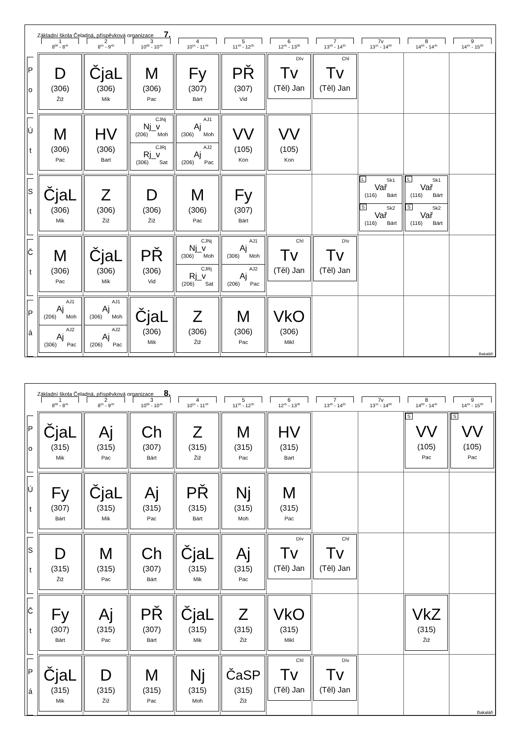| Základní škola Čeladná, příspěvková organizace 7. | | | | | | | | | | |
| | 1 8<sup>00</sup> - 8<sup>45</sup> | 2 8<sup>55</sup> - 9<sup>40</sup> | 3 10<sup>00</sup> - 10<sup>45</sup> | 4 10<sup>55</sup> - 11<sup>40</sup> | 5 11<sup>50</sup> - 12<sup>35</sup> | 6 12<sup>45</sup> - 13<sup>30</sup> | 7 13<sup>40</sup> - 14<sup>25</sup> | 7v 13<sup>15</sup> - 14<sup>00</sup> | 8 14<sup>00</sup> - 14<sup>45</sup> | 9 14<sup>45</sup> - 15<sup>30</sup> |
| P o | D (306) Žiž | ČjaL (306) Mik | M (306) Pac | Fy (307) Bárt | PŘ (307) Vid | Dív Tv (Těl) Jan | Chl Tv (Těl) Jan | | | |
| Ú t | M (306) Pac | HV (306) Bart | CJNj Nj_v (206) Moh CJRj Rj_v (306) Sat | AJ1 Aj (306) Moh AJ2 Aj (206) Pac | VV (105) Kon | VV (105) Kon | | | | |
| S t | ČjaL (306) Mik | Z (306) Žiž | D (306) Žiž | M (306) Pac | Fy (307) Bárt | | | L Sk1 Vař (116) Bárt S Sk2 Vař (116) Bárt | L Sk1 Vař (116) Bárt S Sk2 Vař (116) Bárt | |
| Č t | M (306) Pac | ČjaL (306) Mik | PŘ (306) Vid | CJNj Nj_v (306) Moh CJRj Rj_v (206) Sat | AJ1 Aj (306) Moh AJ2 Aj (206) Pac | Chl Tv (Těl) Jan | Dív Tv (Těl) Jan | | | |
| P á | AJ1 Aj (206) Moh AJ2 Aj (306) Pac | AJ1 Aj (306) Moh AJ2 Aj (206) Pac | ČjaL (306) Mik | Z (306) Žiž | M (306) Pac | VkO (306) Mikl | | | | Bakaláři |
| Základní škola Čeladná, příspěvková organizace 8. | | | | | | | | | | |
| | 1 8<sup>00</sup> - 8<sup>45</sup> | 2 8<sup>55</sup> - 9<sup>40</sup> | 3 10<sup>00</sup> - 10<sup>45</sup> | 4 10<sup>55</sup> - 11<sup>40</sup> | 5 11<sup>50</sup> - 12<sup>35</sup> | 6 12<sup>45</sup> - 13<sup>30</sup> | 7 13<sup>40</sup> - 14<sup>25</sup> | 7v 13<sup>15</sup> - 14<sup>00</sup> | 8 14<sup>00</sup> - 14<sup>45</sup> | 9 14<sup>45</sup> - 15<sup>30</sup> |
| P o | ČjaL (315) Mik | Aj (315) Pac | Ch (307) Bárt | Z (315) Žiž | M (315) Pac | HV (315) Bart | | | S VV (105) Pac | S VV (105) Pac |
| Ú t | Fy (307) Bárt | ČjaL (315) Mik | Aj (315) Pac | PŘ (315) Bárt | Nj (315) Moh | M (315) Pac | | | | |
| S t | D (315) Žiž | M (315) Pac | Ch (307) Bárt | ČjaL (315) Mik | Aj (315) Pac | Dív Tv (Těl) Jan | Chl Tv (Těl) Jan | | | |
| Č t | Fy (307) Bárt | Aj (315) Pac | PŘ (307) Bárt | ČjaL (315) Mik | Z (315) Žiž | VkO (315) Mikl | | | VkZ (315) Žiž | |
| P á | ČjaL (315) Mik | D (315) Žiž | M (315) Pac | Nj (315) Moh | ČaSP (315) Žiž | Chl Tv (Těl) Jan | Dív Tv (Těl) Jan | | | Bakaláři |